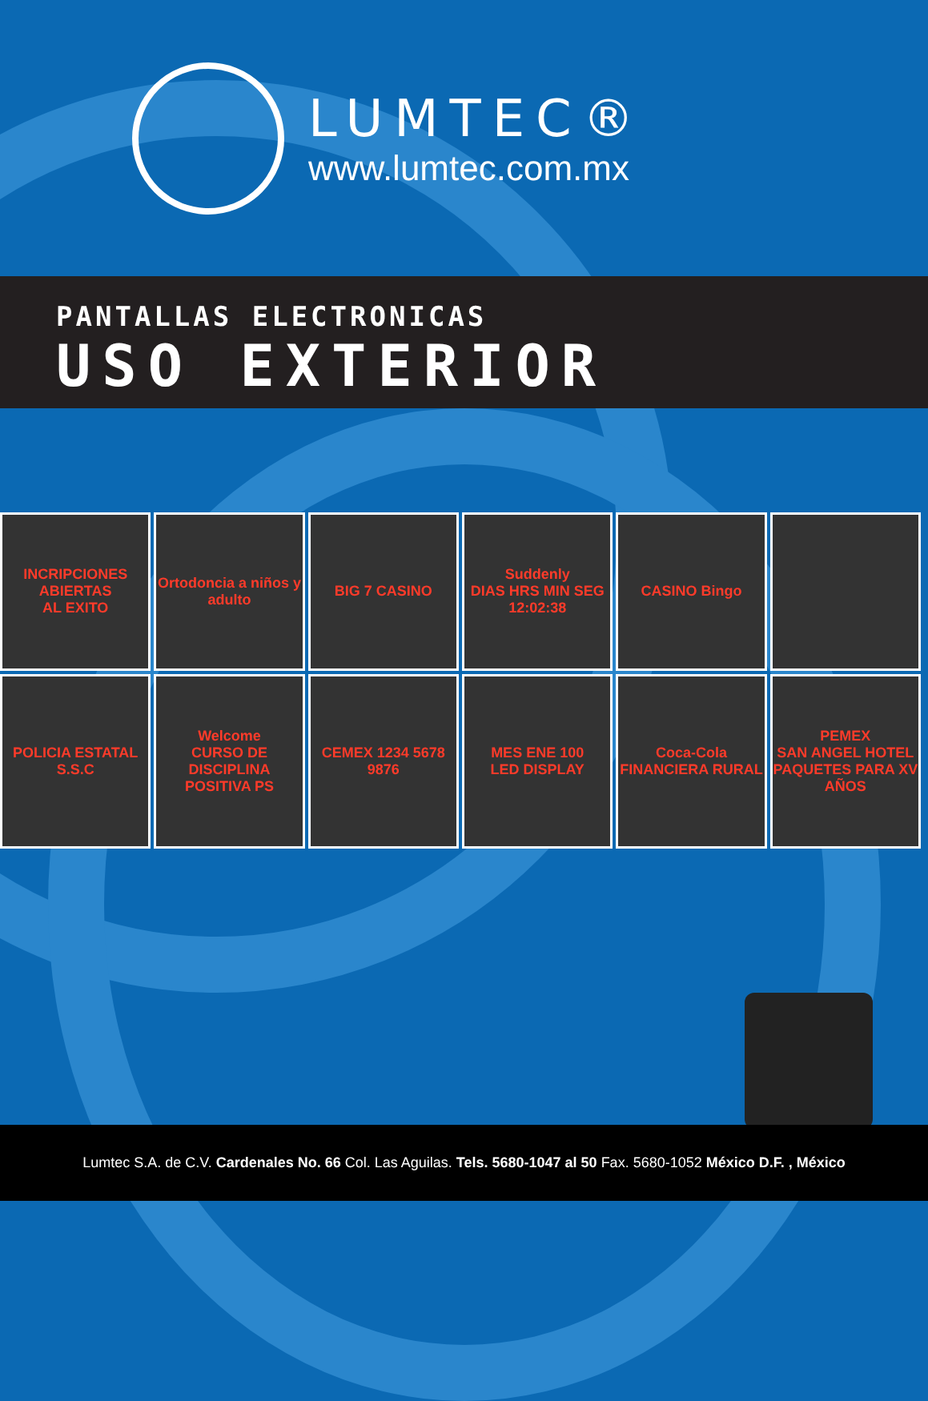LUMTEC®
www.lumtec.com.mx
PANTALLAS ELECTRONICAS
USO EXTERIOR
INCRIPCIONES ABIERTAS
AL EXITO
Ortodoncia a niños y adulto
BIG 7 CASINO
Suddenly
DIAS HRS MIN SEG
12:02:38
CASINO Bingo
POLICIA ESTATAL S.S.C
Welcome
CURSO DE DISCIPLINA POSITIVA PS
CEMEX 1234 5678 9876
MES ENE 100
LED DISPLAY
Coca-Cola
FINANCIERA RURAL
PEMEX
SAN ANGEL HOTEL
PAQUETES PARA XV AÑOS
Lumtec S.A. de C.V. Cardenales No. 66 Col. Las Aguilas. Tels. 5680-1047 al 50 Fax. 5680-1052 México D.F. , México